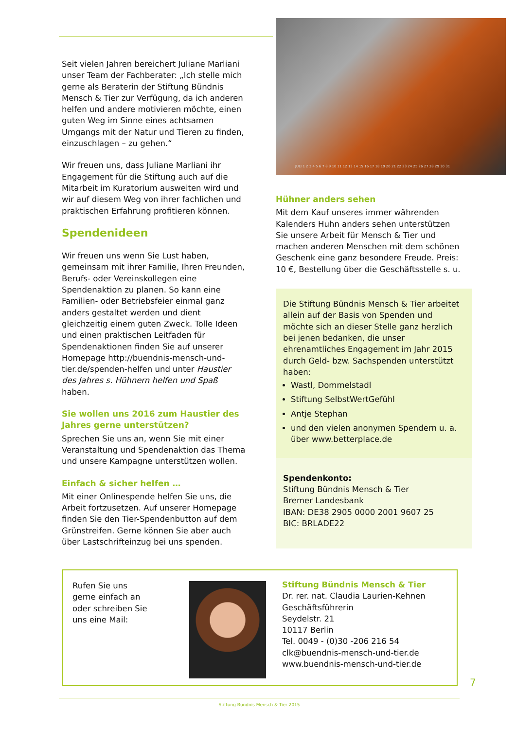Seit vielen Jahren bereichert Juliane Marliani unser Team der Fachberater: „Ich stelle mich gerne als Beraterin der Stiftung Bündnis Mensch & Tier zur Verfügung, da ich anderen helfen und andere motivieren möchte, einen guten Weg im Sinne eines achtsamen Umgangs mit der Natur und Tieren zu finden, einzuschlagen – zu gehen.“
Wir freuen uns, dass Juliane Marliani ihr Engagement für die Stiftung auch auf die Mitarbeit im Kuratorium ausweiten wird und wir auf diesem Weg von ihrer fachlichen und praktischen Erfahrung profitieren können.
Spendenideen
Wir freuen uns wenn Sie Lust haben, gemeinsam mit ihrer Familie, Ihren Freunden, Berufs- oder Vereinskollegen eine Spendenaktion zu planen. So kann eine Familien- oder Betriebsfeier einmal ganz anders gestaltet werden und dient gleichzeitig einem guten Zweck. Tolle Ideen und einen praktischen Leitfaden für Spendenaktionen finden Sie auf unserer Homepage http://buendnis-mensch-und-tier.de/spenden-helfen und unter Haustier des Jahres s. Hühnern helfen und Spaß haben.
Sie wollen uns 2016 zum Haustier des Jahres gerne unterstützen?
Sprechen Sie uns an, wenn Sie mit einer Veranstaltung und Spendenaktion das Thema und unsere Kampagne unterstützen wollen.
Einfach & sicher helfen …
Mit einer Onlinespende helfen Sie uns, die Arbeit fortzusetzen. Auf unserer Homepage finden Sie den Tier-Spendenbutton auf dem Grünstreifen. Gerne können Sie aber auch über Lastschrifteinzug bei uns spenden.
JULI 1 2 3 4 5 6 7 8 9 10 11 12 13 14 15 16 17 18 19 20 21 22 23 24 25 26 27 28 29 30 31
Hühner anders sehen
Mit dem Kauf unseres immer währenden Kalenders Huhn anders sehen unterstützen Sie unsere Arbeit für Mensch & Tier und machen anderen Menschen mit dem schönen Geschenk eine ganz besondere Freude. Preis: 10 €, Bestellung über die Geschäftsstelle s. u.
Die Stiftung Bündnis Mensch & Tier arbeitet allein auf der Basis von Spenden und möchte sich an dieser Stelle ganz herzlich bei jenen bedanken, die unser ehrenamtliches Engagement im Jahr 2015 durch Geld- bzw. Sachspenden unterstützt haben:
Wastl, Dommelstadl
Stiftung SelbstWertGefühl
Antje Stephan
und den vielen anonymen Spendern u. a. über www.betterplace.de
Spendenkonto:
Stiftung Bündnis Mensch & Tier
Bremer Landesbank
IBAN: DE38 2905 0000 2001 9607 25
BIC: BRLADE22
Rufen Sie uns
gerne einfach an
oder schreiben Sie
uns eine Mail:
Stiftung Bündnis Mensch & Tier
Dr. rer. nat. Claudia Laurien-Kehnen
Geschäftsführerin
Seydelstr. 21
10117 Berlin
Tel. 0049 - (0)30 -206 216 54
clk@buendnis-mensch-und-tier.de
www.buendnis-mensch-und-tier.de
7
Stiftung Bündnis Mensch & Tier 2015